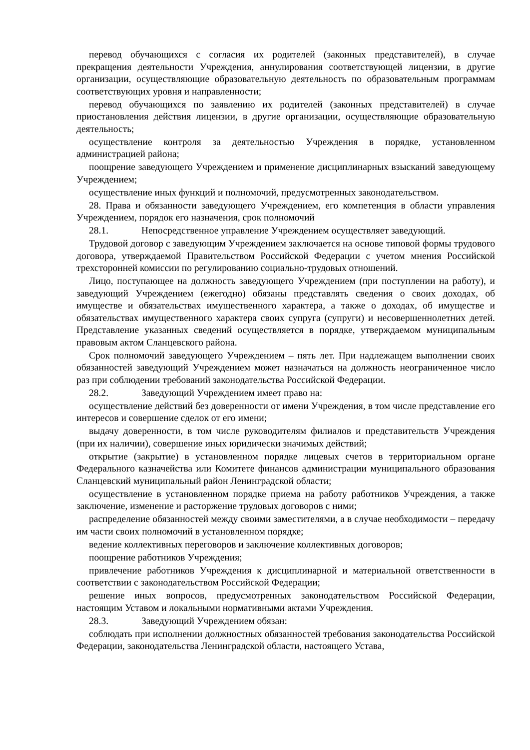перевод обучающихся с согласия их родителей (законных представителей), в случае прекращения деятельности Учреждения, аннулирования соответствующей лицензии, в другие организации, осуществляющие образовательную деятельность по образовательным программам соответствующих уровня и направленности;
перевод обучающихся по заявлению их родителей (законных представителей) в случае приостановления действия лицензии, в другие организации, осуществляющие образовательную деятельность;
осуществление контроля за деятельностью Учреждения в порядке, установленном администрацией района;
поощрение заведующего Учреждением и применение дисциплинарных взысканий заведующему Учреждением;
осуществление иных функций и полномочий, предусмотренных законодательством.
28. Права и обязанности заведующего Учреждением, его компетенция в области управления Учреждением, порядок его назначения, срок полномочий
28.1. Непосредственное управление Учреждением осуществляет заведующий.
Трудовой договор с заведующим Учреждением заключается на основе типовой формы трудового договора, утверждаемой Правительством Российской Федерации с учетом мнения Российской трехсторонней комиссии по регулированию социально-трудовых отношений.
Лицо, поступающее на должность заведующего Учреждением (при поступлении на работу), и заведующий Учреждением (ежегодно) обязаны представлять сведения о своих доходах, об имуществе и обязательствах имущественного характера, а также о доходах, об имуществе и обязательствах имущественного характера своих супруга (супруги) и несовершеннолетних детей. Представление указанных сведений осуществляется в порядке, утверждаемом муниципальным правовым актом Сланцевского района.
Срок полномочий заведующего Учреждением – пять лет. При надлежащем выполнении своих обязанностей заведующий Учреждением может назначаться на должность неограниченное число раз при соблюдении требований законодательства Российской Федерации.
28.2. Заведующий Учреждением имеет право на:
осуществление действий без доверенности от имени Учреждения, в том числе представление его интересов и совершение сделок от его имени;
выдачу доверенности, в том числе руководителям филиалов и представительств Учреждения (при их наличии), совершение иных юридически значимых действий;
открытие (закрытие) в установленном порядке лицевых счетов в территориальном органе Федерального казначейства или Комитете финансов администрации муниципального образования Сланцевский муниципальный район Ленинградской области;
осуществление в установленном порядке приема на работу работников Учреждения, а также заключение, изменение и расторжение трудовых договоров с ними;
распределение обязанностей между своими заместителями, а в случае необходимости – передачу им части своих полномочий в установленном порядке;
ведение коллективных переговоров и заключение коллективных договоров;
поощрение работников Учреждения;
привлечение работников Учреждения к дисциплинарной и материальной ответственности в соответствии с законодательством Российской Федерации;
решение иных вопросов, предусмотренных законодательством Российской Федерации, настоящим Уставом и локальными нормативными актами Учреждения.
28.3. Заведующий Учреждением обязан:
соблюдать при исполнении должностных обязанностей требования законодательства Российской Федерации, законодательства Ленинградской области, настоящего Устава,